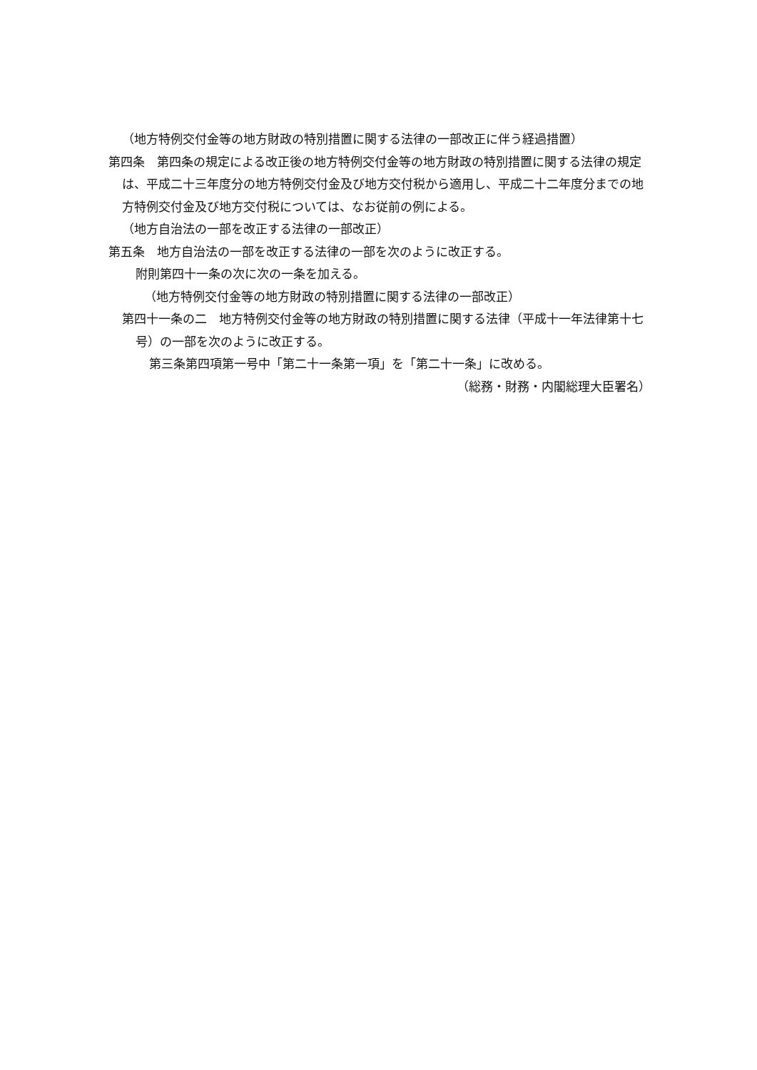（地方特例交付金等の地方財政の特別措置に関する法律の一部改正に伴う経過措置）
第四条　第四条の規定による改正後の地方特例交付金等の地方財政の特別措置に関する法律の規定は、平成二十三年度分の地方特例交付金及び地方交付税から適用し、平成二十二年度分までの地方特例交付金及び地方交付税については、なお従前の例による。
（地方自治法の一部を改正する法律の一部改正）
第五条　地方自治法の一部を改正する法律の一部を次のように改正する。
附則第四十一条の次に次の一条を加える。
（地方特例交付金等の地方財政の特別措置に関する法律の一部改正）
第四十一条の二　地方特例交付金等の地方財政の特別措置に関する法律（平成十一年法律第十七号）の一部を次のように改正する。
第三条第四項第一号中「第二十一条第一項」を「第二十一条」に改める。
（総務・財務・内閣総理大臣署名）